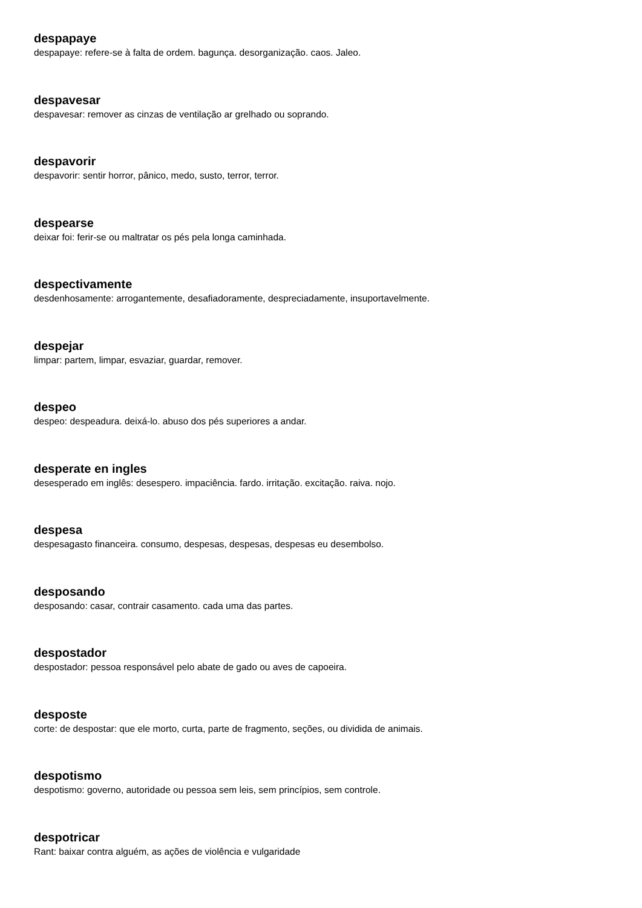despapaye
despapaye: refere-se à falta de ordem. bagunça. desorganização. caos. Jaleo.
despavesar
despavesar: remover as cinzas de ventilação ar grelhado ou soprando.
despavorir
despavorir: sentir horror, pânico, medo, susto, terror, terror.
despearse
deixar foi: ferir-se ou maltratar os pés pela longa caminhada.
despectivamente
desdenhosamente: arrogantemente, desafiadoramente, despreciadamente, insuportavelmente.
despejar
limpar: partem, limpar, esvaziar, guardar, remover.
despeo
despeo: despeadura. deixá-lo. abuso dos pés superiores a andar.
desperate en ingles
desesperado em inglês: desespero. impaciência. fardo. irritação. excitação. raiva. nojo.
despesa
despesagasto financeira. consumo, despesas, despesas, despesas eu desembolso.
desposando
desposando: casar, contrair casamento. cada uma das partes.
despostador
despostador: pessoa responsável pelo abate de gado ou aves de capoeira.
desposte
corte: de despostar: que ele morto, curta, parte de fragmento, seções, ou dividida de animais.
despotismo
despotismo: governo, autoridade ou pessoa sem leis, sem princípios, sem controle.
despotricar
Rant: baixar contra alguém, as ações de violência e vulgaridade